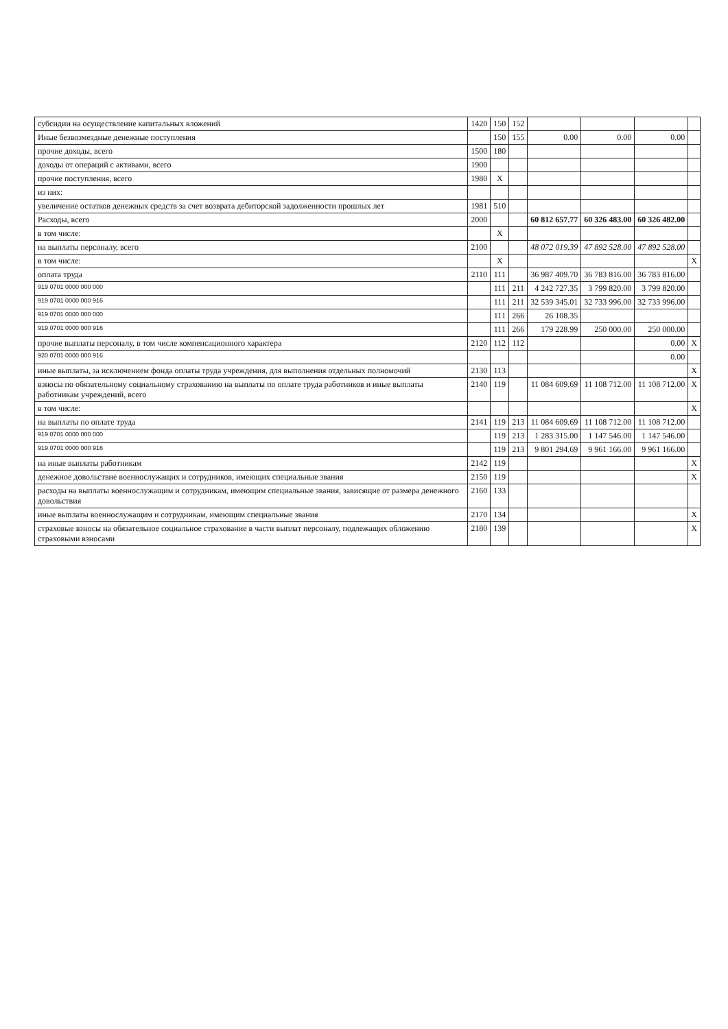| субсидии на осуществление капитальных вложений | 1420 | 150 | 152 | | | | |
| Иные безвозмездные денежные поступления | | 150 | 155 | 0.00 | 0.00 | 0.00 | |
| прочие доходы, всего | 1500 | 180 | | | | | |
| доходы от операций с активами, всего | 1900 | | | | | | |
| прочие поступления, всего | 1980 | X | | | | | |
| из них: | | | | | | | |
| увеличение остатков денежных средств за счет возврата дебиторской задолженности прошлых лет | 1981 | 510 | | | | | |
| Расходы, всего | 2000 | | | 60 812 657.77 | 60 326 483.00 | 60 326 482.00 | |
| в том числе: | | X | | | | | |
| на выплаты персоналу, всего | 2100 | | | 48 072 019.39 | 47 892 528.00 | 47 892 528.00 | |
| в том числе: | | X | | | | | X |
| оплата труда | 2110 | 111 | | 36 987 409.70 | 36 783 816.00 | 36 783 816.00 | |
| 919 0701 0000 000 000 | | 111 | 211 | 4 242 727.35 | 3 799 820.00 | 3 799 820.00 | |
| 919 0701 0000 000 916 | | 111 | 211 | 32 539 345.01 | 32 733 996.00 | 32 733 996.00 | |
| 919 0701 0000 000 000 | | 111 | 266 | 26 108.35 | | | |
| 919 0701 0000 000 916 | | 111 | 266 | 179 228.99 | 250 000.00 | 250 000.00 | |
| прочие выплаты персоналу, в том числе компенсационного характера | 2120 | 112 | 112 | | | 0.00 | X |
| 920 0701 0000 000 916 | | | | | | 0.00 | |
| иные выплаты, за исключением фонда оплаты труда учреждения, для выполнения отдельных полномочий | 2130 | 113 | | | | | X |
| взносы по обязательному социальному страхованию на выплаты по оплате труда работников и иные выплаты работникам учреждений, всего | 2140 | 119 | | 11 084 609.69 | 11 108 712.00 | 11 108 712.00 | X |
| в том числе: | | | | | | | X |
| на выплаты по оплате труда | 2141 | 119 | 213 | 11 084 609.69 | 11 108 712.00 | 11 108 712.00 | |
| 919 0701 0000 000 000 | | 119 | 213 | 1 283 315.00 | 1 147 546.00 | 1 147 546.00 | |
| 919 0701 0000 000 916 | | 119 | 213 | 9 801 294.69 | 9 961 166.00 | 9 961 166.00 | |
| на иные выплаты работникам | 2142 | 119 | | | | | X |
| денежное довольствие военнослужащих и сотрудников, имеющих специальные звания | 2150 | 119 | | | | | X |
| расходы на выплаты военнослужащим и сотрудникам, имеющим специальные звания, зависящие от размера денежного довольствия | 2160 | 133 | | | | | |
| иные выплаты военнослужащим и сотрудникам, имеющим специальные звания | 2170 | 134 | | | | | X |
| страховые взносы на обязательное социальное страхование в части выплат персоналу, подлежащих обложению страховыми взносами | 2180 | 139 | | | | | X |